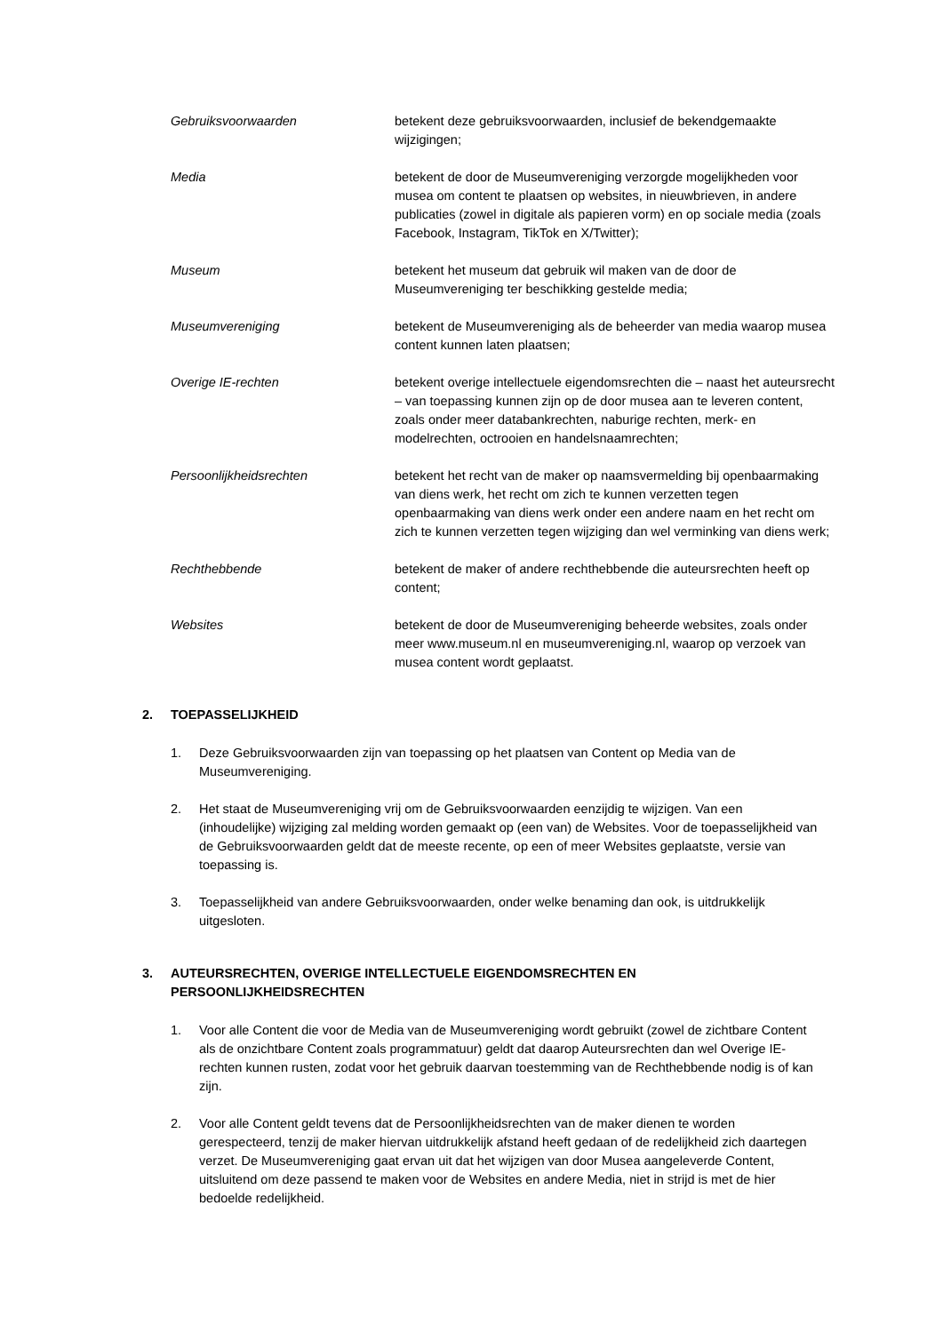Gebruiksvoorwaarden betekent deze gebruiksvoorwaarden, inclusief de bekendgemaakte wijzigingen;
Media betekent de door de Museumvereniging verzorgde mogelijkheden voor musea om content te plaatsen op websites, in nieuwbrieven, in andere publicaties (zowel in digitale als papieren vorm) en op sociale media (zoals Facebook, Instagram, TikTok en X/Twitter);
Museum betekent het museum dat gebruik wil maken van de door de Museumvereniging ter beschikking gestelde media;
Museumvereniging betekent de Museumvereniging als de beheerder van media waarop musea content kunnen laten plaatsen;
Overige IE-rechten betekent overige intellectuele eigendomsrechten die – naast het auteursrecht – van toepassing kunnen zijn op de door musea aan te leveren content, zoals onder meer databankrechten, naburige rechten, merk- en modelrechten, octrooien en handelsnaamrechten;
Persoonlijkheidsrechten betekent het recht van de maker op naamsvermelding bij openbaarmaking van diens werk, het recht om zich te kunnen verzetten tegen openbaarmaking van diens werk onder een andere naam en het recht om zich te kunnen verzetten tegen wijziging dan wel verminking van diens werk;
Rechthebbende betekent de maker of andere rechthebbende die auteursrechten heeft op content;
Websites betekent de door de Museumvereniging beheerde websites, zoals onder meer www.museum.nl en museumvereniging.nl, waarop op verzoek van musea content wordt geplaatst.
2. TOEPASSELIJKHEID
1. Deze Gebruiksvoorwaarden zijn van toepassing op het plaatsen van Content op Media van de Museumvereniging.
2. Het staat de Museumvereniging vrij om de Gebruiksvoorwaarden eenzijdig te wijzigen. Van een (inhoudelijke) wijziging zal melding worden gemaakt op (een van) de Websites. Voor de toepasselijkheid van de Gebruiksvoorwaarden geldt dat de meeste recente, op een of meer Websites geplaatste, versie van toepassing is.
3. Toepasselijkheid van andere Gebruiksvoorwaarden, onder welke benaming dan ook, is uitdrukkelijk uitgesloten.
3. AUTEURSRECHTEN, OVERIGE INTELLECTUELE EIGENDOMSRECHTEN EN
PERSOONLIJKHEIDSRECHTEN
1. Voor alle Content die voor de Media van de Museumvereniging wordt gebruikt (zowel de zichtbare Content als de onzichtbare Content zoals programmatuur) geldt dat daarop Auteursrechten dan wel Overige IE-rechten kunnen rusten, zodat voor het gebruik daarvan toestemming van de Rechthebbende nodig is of kan zijn.
2. Voor alle Content geldt tevens dat de Persoonlijkheidsrechten van de maker dienen te worden gerespecteerd, tenzij de maker hiervan uitdrukkelijk afstand heeft gedaan of de redelijkheid zich daartegen verzet. De Museumvereniging gaat ervan uit dat het wijzigen van door Musea aangeleverde Content, uitsluitend om deze passend te maken voor de Websites en andere Media, niet in strijd is met de hier bedoelde redelijkheid.